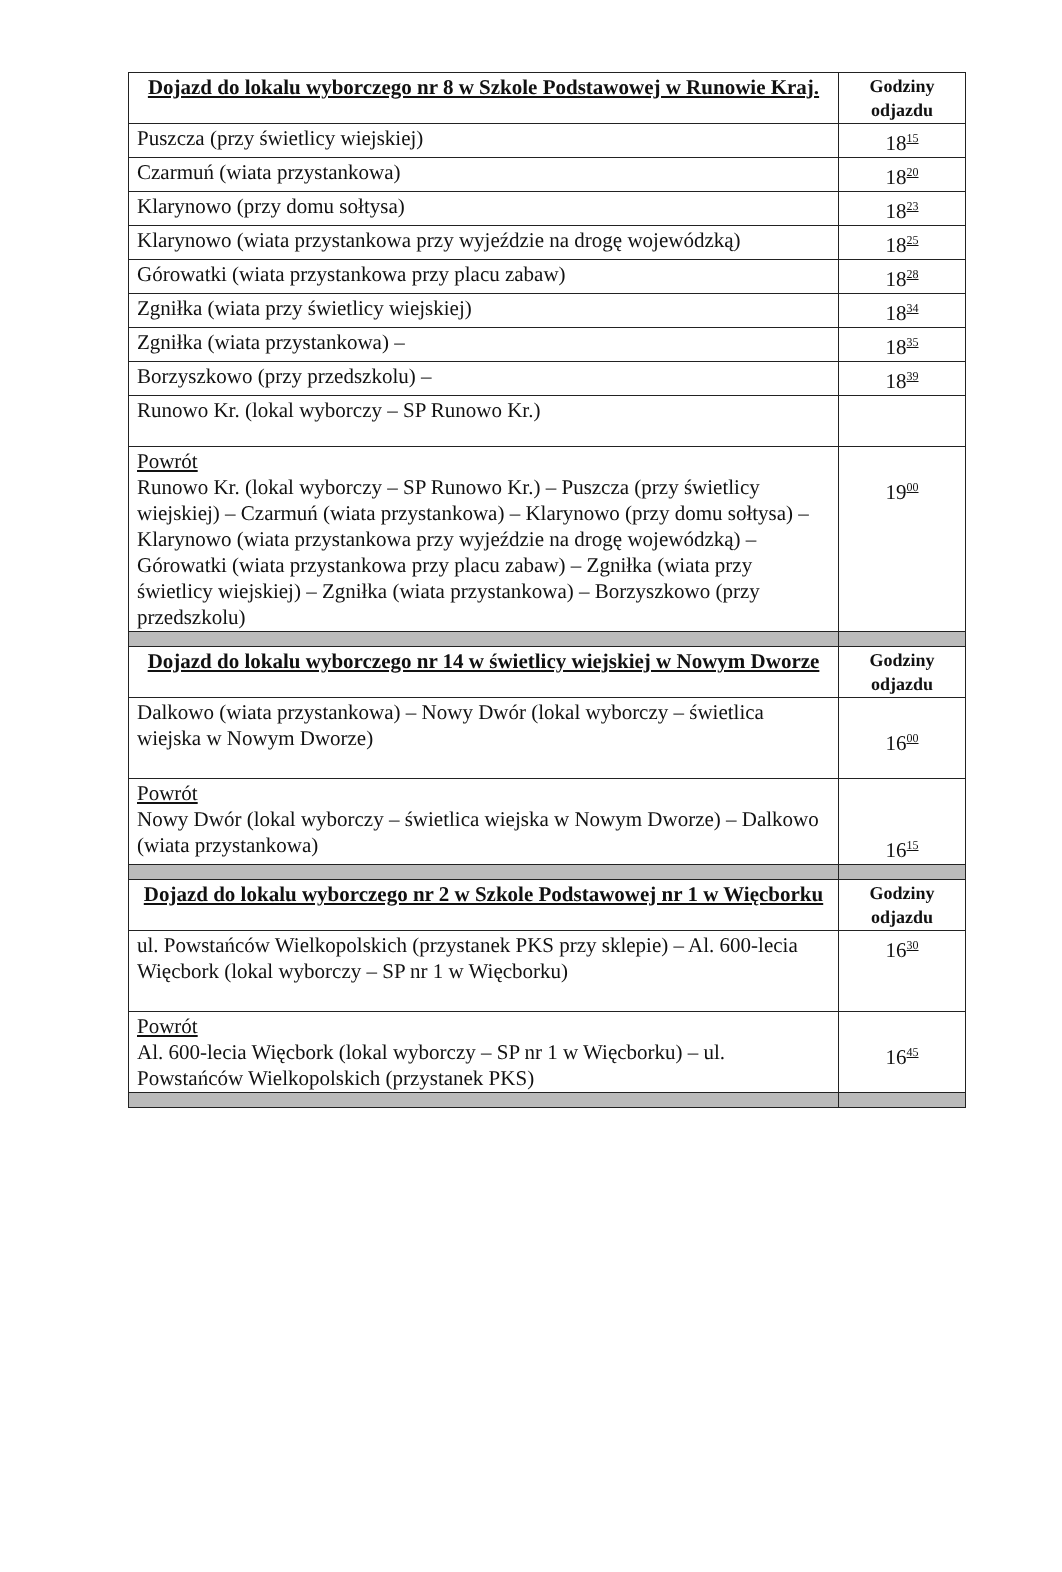| Dojazd do lokalu wyborczego nr 8 w Szkole Podstawowej w Runowie Kraj. | Godziny odjazdu |
| --- | --- |
| Puszcza (przy świetlicy wiejskiej) | 18<sup>15</sup> |
| Czarmuń (wiata przystankowa) | 18<sup>20</sup> |
| Klarynowo (przy domu sołtysa) | 18<sup>23</sup> |
| Klarynowo (wiata przystankowa przy wyjeździe na drogę wojewódzką) | 18<sup>25</sup> |
| Górowatki (wiata przystankowa przy placu zabaw) | 18<sup>28</sup> |
| Zgniłka (wiata przy świetlicy wiejskiej) | 18<sup>34</sup> |
| Zgniłka (wiata przystankowa) – | 18<sup>35</sup> |
| Borzyszkowo (przy przedszkolu) – | 18<sup>39</sup> |
| Runowo Kr. (lokal wyborczy – SP Runowo Kr.) | |
| Powrót Runowo Kr. (lokal wyborczy – SP Runowo Kr.) – Puszcza (przy świetlicy wiejskiej) – Czarmuń (wiata przystankowa) – Klarynowo (przy domu sołtysa) – Klarynowo (wiata przystankowa przy wyjeździe na drogę wojewódzką) – Górowatki (wiata przystankowa przy placu zabaw) – Zgniłka (wiata przy świetlicy wiejskiej) – Zgniłka (wiata przystankowa) – Borzyszkowo (przy przedszkolu) | 19<sup>00</sup> |
| Dojazd do lokalu wyborczego nr 14 w świetlicy wiejskiej w Nowym Dworze | Godziny odjazdu |
| Dalkowo (wiata przystankowa) – Nowy Dwór (lokal wyborczy – świetlica wiejska w Nowym Dworze) | 16<sup>00</sup> |
| Powrót Nowy Dwór (lokal wyborczy – świetlica wiejska w Nowym Dworze) – Dalkowo (wiata przystankowa) | 16<sup>15</sup> |
| Dojazd do lokalu wyborczego nr 2 w Szkole Podstawowej nr 1 w Więcborku | Godziny odjazdu |
| ul. Powstańców Wielkopolskich (przystanek PKS przy sklepie) – Al. 600-lecia Więcbork (lokal wyborczy – SP nr 1 w Więcborku) | 16<sup>30</sup> |
| Powrót Al. 600-lecia Więcbork (lokal wyborczy – SP nr 1 w Więcborku) – ul. Powstańców Wielkopolskich (przystanek PKS) | 16<sup>45</sup> |